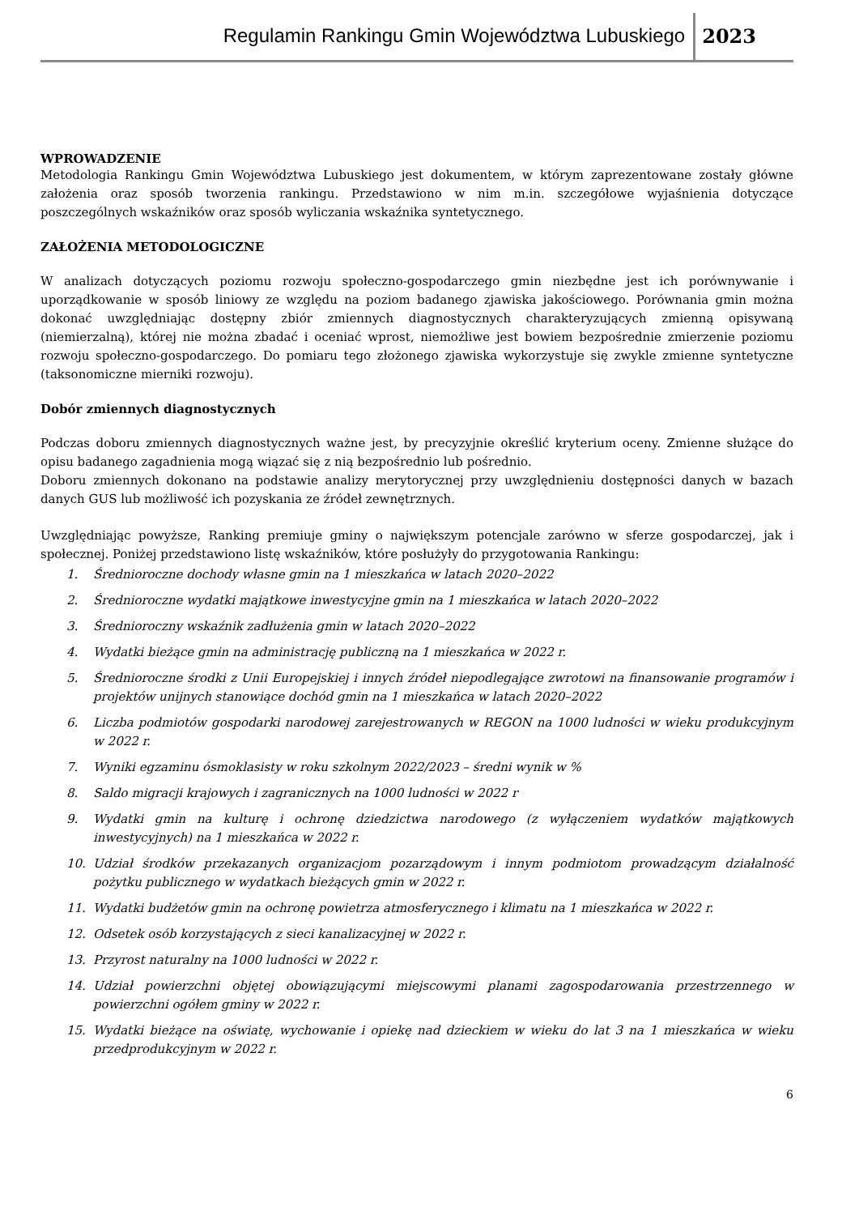Regulamin Rankingu Gmin Województwa Lubuskiego
2023
WPROWADZENIE
Metodologia Rankingu Gmin Województwa Lubuskiego jest dokumentem, w którym zaprezentowane zostały główne założenia oraz sposób tworzenia rankingu. Przedstawiono w nim m.in. szczegółowe wyjaśnienia dotyczące poszczególnych wskaźników oraz sposób wyliczania wskaźnika syntetycznego.
ZAŁOŻENIA METODOLOGICZNE
W analizach dotyczących poziomu rozwoju społeczno-gospodarczego gmin niezbędne jest ich porównywanie i uporządkowanie w sposób liniowy ze względu na poziom badanego zjawiska jakościowego. Porównania gmin można dokonać uwzględniając dostępny zbiór zmiennych diagnostycznych charakteryzujących zmienną opisywaną (niemierzalną), której nie można zbadać i oceniać wprost, niemożliwe jest bowiem bezpośrednie zmierzenie poziomu rozwoju społeczno-gospodarczego. Do pomiaru tego złożonego zjawiska wykorzystuje się zwykle zmienne syntetyczne (taksonomiczne mierniki rozwoju).
Dobór zmiennych diagnostycznych
Podczas doboru zmiennych diagnostycznych ważne jest, by precyzyjnie określić kryterium oceny. Zmienne służące do opisu badanego zagadnienia mogą wiązać się z nią bezpośrednio lub pośrednio.
Doboru zmiennych dokonano na podstawie analizy merytorycznej przy uwzględnieniu dostępności danych w bazach danych GUS lub możliwość ich pozyskania ze źródeł zewnętrznych.
Uwzględniając powyższe, Ranking premiuje gminy o największym potencjale zarówno w sferze gospodarczej, jak i społecznej. Poniżej przedstawiono listę wskaźników, które posłużyły do przygotowania Rankingu:
1. Średnioroczne dochody własne gmin na 1 mieszkańca w latach 2020–2022
2. Średnioroczne wydatki majątkowe inwestycyjne gmin na 1 mieszkańca w latach 2020–2022
3. Średnioroczny wskaźnik zadłużenia gmin w latach 2020–2022
4. Wydatki bieżące gmin na administrację publiczną na 1 mieszkańca w 2022 r.
5. Średnioroczne środki z Unii Europejskiej i innych źródeł niepodlegające zwrotowi na finansowanie programów i projektów unijnych stanowiące dochód gmin na 1 mieszkańca w latach 2020–2022
6. Liczba podmiotów gospodarki narodowej zarejestrowanych w REGON na 1000 ludności w wieku produkcyjnym w 2022 r.
7. Wyniki egzaminu ósmoklasisty w roku szkolnym 2022/2023 – średni wynik w %
8. Saldo migracji krajowych i zagranicznych na 1000 ludności w 2022 r
9. Wydatki gmin na kulturę i ochronę dziedzictwa narodowego (z wyłączeniem wydatków majątkowych inwestycyjnych) na 1 mieszkańca w 2022 r.
10. Udział środków przekazanych organizacjom pozarządowym i innym podmiotom prowadzącym działalność pożytku publicznego w wydatkach bieżących gmin w 2022 r.
11. Wydatki budżetów gmin na ochronę powietrza atmosferycznego i klimatu na 1 mieszkańca w 2022 r.
12. Odsetek osób korzystających z sieci kanalizacyjnej w 2022 r.
13. Przyrost naturalny na 1000 ludności w 2022 r.
14. Udział powierzchni objętej obowiązującymi miejscowymi planami zagospodarowania przestrzennego w powierzchni ogółem gminy w 2022 r.
15. Wydatki bieżące na oświatę, wychowanie i opiekę nad dzieckiem w wieku do lat 3 na 1 mieszkańca w wieku przedprodukcyjnym w 2022 r.
6